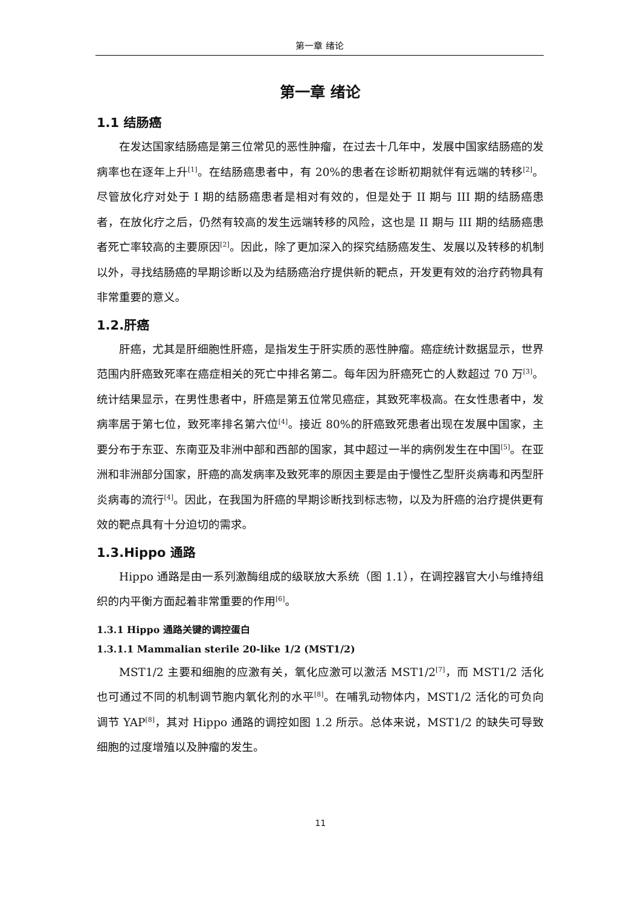第一章 绪论
第一章 绪论
1.1 结肠癌
在发达国家结肠癌是第三位常见的恶性肿瘤，在过去十几年中，发展中国家结肠癌的发病率也在逐年上升<sup>[1]</sup>。在结肠癌患者中，有 20%的患者在诊断初期就伴有远端的转移<sup>[2]</sup>。尽管放化疗对处于 I 期的结肠癌患者是相对有效的，但是处于 II 期与 III 期的结肠癌患者，在放化疗之后，仍然有较高的发生远端转移的风险，这也是 II 期与 III 期的结肠癌患者死亡率较高的主要原因<sup>[2]</sup>。因此，除了更加深入的探究结肠癌发生、发展以及转移的机制以外，寻找结肠癌的早期诊断以及为结肠癌治疗提供新的靶点，开发更有效的治疗药物具有非常重要的意义。
1.2.肝癌
肝癌，尤其是肝细胞性肝癌，是指发生于肝实质的恶性肿瘤。癌症统计数据显示，世界范围内肝癌致死率在癌症相关的死亡中排名第二。每年因为肝癌死亡的人数超过 70 万<sup>[3]</sup>。统计结果显示，在男性患者中，肝癌是第五位常见癌症，其致死率极高。在女性患者中，发病率居于第七位，致死率排名第六位<sup>[4]</sup>。接近 80%的肝癌致死患者出现在发展中国家，主要分布于东亚、东南亚及非洲中部和西部的国家，其中超过一半的病例发生在中国<sup>[5]</sup>。在亚洲和非洲部分国家，肝癌的高发病率及致死率的原因主要是由于慢性乙型肝炎病毒和丙型肝炎病毒的流行<sup>[4]</sup>。因此，在我国为肝癌的早期诊断找到标志物，以及为肝癌的治疗提供更有效的靶点具有十分迫切的需求。
1.3.Hippo 通路
Hippo 通路是由一系列激酶组成的级联放大系统（图 1.1），在调控器官大小与维持组织的内平衡方面起着非常重要的作用<sup>[6]</sup>。
1.3.1 Hippo 通路关键的调控蛋白
1.3.1.1 Mammalian sterile 20-like 1/2 (MST1/2)
MST1/2 主要和细胞的应激有关，氧化应激可以激活 MST1/2<sup>[7]</sup>，而 MST1/2 活化也可通过不同的机制调节胞内氧化剂的水平<sup>[8]</sup>。在哺乳动物体内，MST1/2 活化的可负向调节 YAP<sup>[8]</sup>，其对 Hippo 通路的调控如图 1.2 所示。总体来说，MST1/2 的缺失可导致细胞的过度增殖以及肿瘤的发生。
11